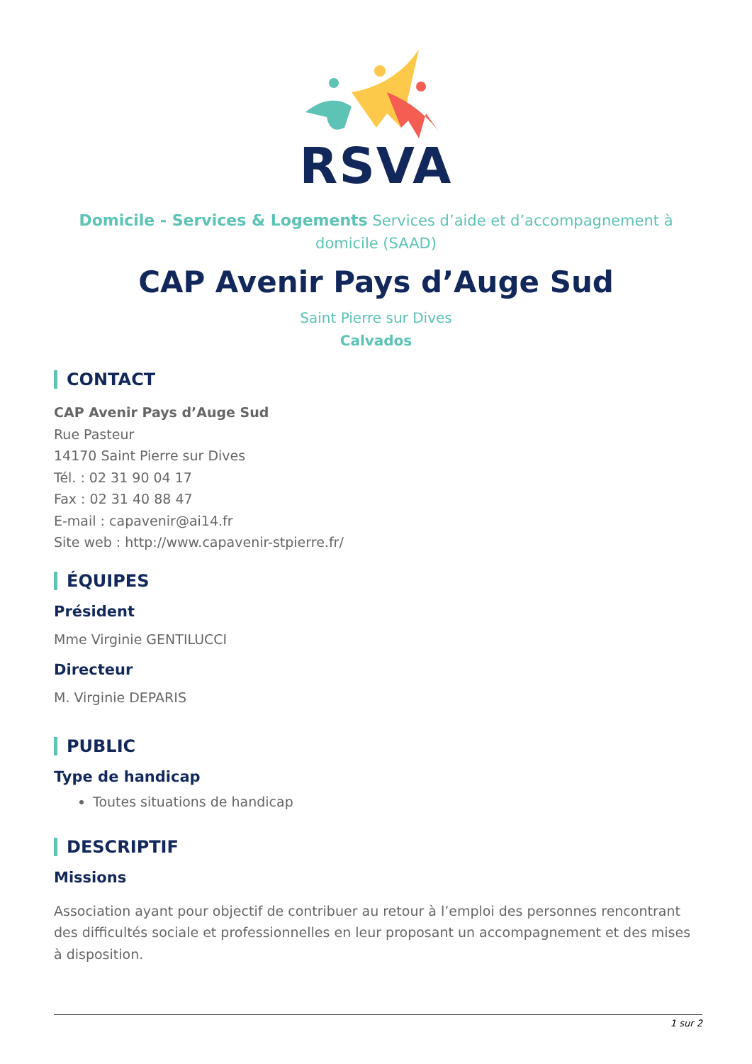RSVA
Domicile - Services & Logements Services d’aide et d’accompagnement à domicile (SAAD)
CAP Avenir Pays d’Auge Sud
Saint Pierre sur Dives
Calvados
CONTACT
CAP Avenir Pays d’Auge Sud
Rue Pasteur
14170 Saint Pierre sur Dives
Tél. : 02 31 90 04 17
Fax : 02 31 40 88 47
E-mail : capavenir@ai14.fr
Site web : http://www.capavenir-stpierre.fr/
ÉQUIPES
Président
Mme Virginie GENTILUCCI
Directeur
M. Virginie DEPARIS
PUBLIC
Type de handicap
Toutes situations de handicap
DESCRIPTIF
Missions
Association ayant pour objectif de contribuer au retour à l’emploi des personnes rencontrant des difficultés sociale et professionnelles en leur proposant un accompagnement et des mises à disposition.
1 sur 2